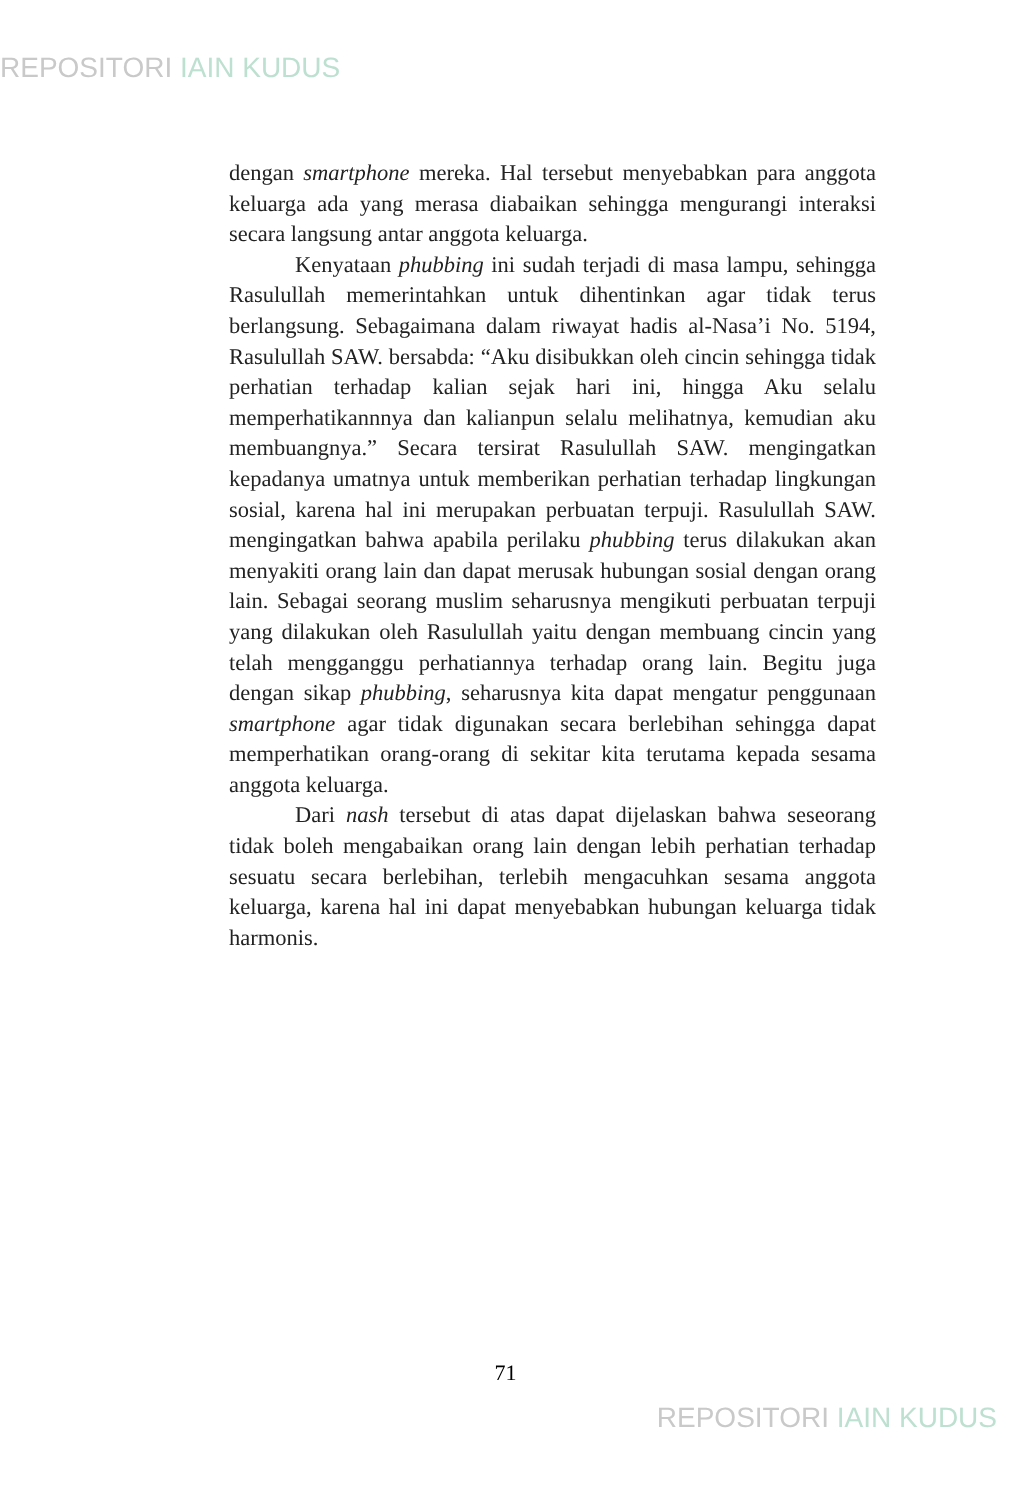REPOSITORI IAIN KUDUS
dengan smartphone mereka. Hal tersebut menyebabkan para anggota keluarga ada yang merasa diabaikan sehingga mengurangi interaksi secara langsung antar anggota keluarga.
Kenyataan phubbing ini sudah terjadi di masa lampu, sehingga Rasulullah memerintahkan untuk dihentinkan agar tidak terus berlangsung. Sebagaimana dalam riwayat hadis al-Nasa’i No. 5194, Rasulullah SAW. bersabda: “Aku disibukkan oleh cincin sehingga tidak perhatian terhadap kalian sejak hari ini, hingga Aku selalu memperhatikannnya dan kalianpun selalu melihatnya, kemudian aku membuangnya.” Secara tersirat Rasulullah SAW. mengingatkan kepadanya umatnya untuk memberikan perhatian terhadap lingkungan sosial, karena hal ini merupakan perbuatan terpuji. Rasulullah SAW. mengingatkan bahwa apabila perilaku phubbing terus dilakukan akan menyakiti orang lain dan dapat merusak hubungan sosial dengan orang lain. Sebagai seorang muslim seharusnya mengikuti perbuatan terpuji yang dilakukan oleh Rasulullah yaitu dengan membuang cincin yang telah mengganggu perhatiannya terhadap orang lain. Begitu juga dengan sikap phubbing, seharusnya kita dapat mengatur penggunaan smartphone agar tidak digunakan secara berlebihan sehingga dapat memperhatikan orang-orang di sekitar kita terutama kepada sesama anggota keluarga.
Dari nash tersebut di atas dapat dijelaskan bahwa seseorang tidak boleh mengabaikan orang lain dengan lebih perhatian terhadap sesuatu secara berlebihan, terlebih mengacuhkan sesama anggota keluarga, karena hal ini dapat menyebabkan hubungan keluarga tidak harmonis.
71
REPOSITORI IAIN KUDUS